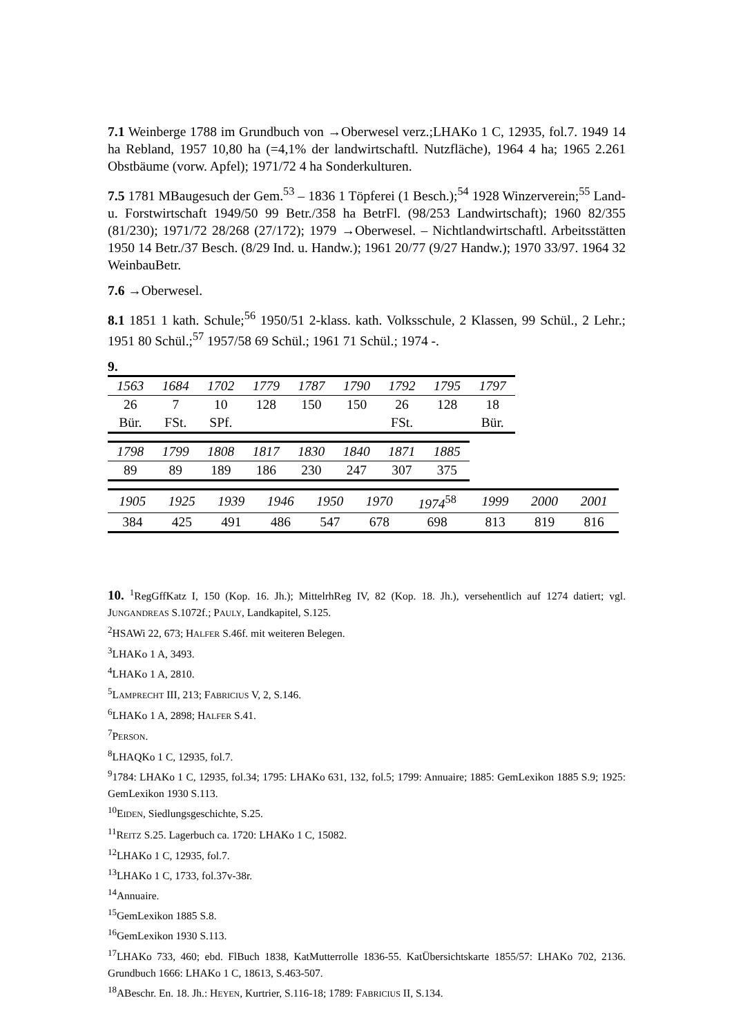7.1 Weinberge 1788 im Grundbuch von →Oberwesel verz.;LHAKo 1 C, 12935, fol.7. 1949 14 ha Rebland, 1957 10,80 ha (=4,1% der landwirtschaftl. Nutzfläche), 1964 4 ha; 1965 2.261 Obstbäume (vorw. Apfel); 1971/72 4 ha Sonderkulturen.
7.5 1781 MBaugesuch der Gem.<sup>53</sup> – 1836 1 Töpferei (1 Besch.);<sup>54</sup> 1928 Winzerverein;<sup>55</sup> Land- u. Forstwirtschaft 1949/50 99 Betr./358 ha BetrFl. (98/253 Landwirtschaft); 1960 82/355 (81/230); 1971/72 28/268 (27/172); 1979 →Oberwesel. – Nichtlandwirtschaftl. Arbeitsstätten 1950 14 Betr./37 Besch. (8/29 Ind. u. Handw.); 1961 20/77 (9/27 Handw.); 1970 33/97. 1964 32 WeinbauBetr.
7.6 →Oberwesel.
8.1 1851 1 kath. Schule;<sup>56</sup> 1950/51 2-klass. kath. Volksschule, 2 Klassen, 99 Schül., 2 Lehr.; 1951 80 Schül.;<sup>57</sup> 1957/58 69 Schül.; 1961 71 Schül.; 1974 -.
9.
| 1563 | 1684 | 1702 | 1779 | 1787 | 1790 | 1792 | 1795 | 1797 |
| 26 Bür. | 7 FSt. | 10 SPf. | 128 | 150 | 150 | 26 FSt. | 128 | 18 Bür. |
| 1798 | 1799 | 1808 | 1817 | 1830 | 1840 | 1871 | 1885 |
| 89 | 89 | 189 | 186 | 230 | 247 | 307 | 375 |
| 1905 | 1925 | 1939 | 1946 | 1950 | 1970 | 1974<sup>58</sup> | 1999 | 2000 | 2001 |
| 384 | 425 | 491 | 486 | 547 | 678 | 698 | 813 | 819 | 816 |
10. <sup>1</sup>RegGffKatz I, 150 (Kop. 16. Jh.); MittelrhReg IV, 82 (Kop. 18. Jh.), versehentlich auf 1274 datiert; vgl. JUNGANDREAS S.1072f.; PAULY, Landkapitel, S.125.
<sup>2</sup>HSAWi 22, 673; HALFER S.46f. mit weiteren Belegen.
<sup>3</sup> LHAKo 1 A, 3493.
<sup>4</sup> LHAKo 1 A, 2810.
<sup>5</sup> LAMPRECHT III, 213; FABRICIUS V, 2, S.146.
<sup>6</sup> LHAKo 1 A, 2898; HALFER S.41.
<sup>7</sup> PERSON.
<sup>8</sup> LHAQKo 1 C, 12935, fol.7.
<sup>9</sup> 1784: LHAKo 1 C, 12935, fol.34; 1795: LHAKo 631, 132, fol.5; 1799: Annuaire; 1885: GemLexikon 1885 S.9; 1925: GemLexikon 1930 S.113.
<sup>10</sup> EIDEN, Siedlungsgeschichte, S.25.
<sup>11</sup> REITZ S.25. Lagerbuch ca. 1720: LHAKo 1 C, 15082.
<sup>12</sup> LHAKo 1 C, 12935, fol.7.
<sup>13</sup> LHAKo 1 C, 1733, fol.37v-38r.
<sup>14</sup> Annuaire.
<sup>15</sup> GemLexikon 1885 S.8.
<sup>16</sup> GemLexikon 1930 S.113.
<sup>17</sup> LHAKo 733, 460; ebd. FlBuch 1838, KatMutterrolle 1836-55. KatÜbersichtskarte 1855/57: LHAKo 702, 2136. Grundbuch 1666: LHAKo 1 C, 18613, S.463-507.
<sup>18</sup> ABeschr. En. 18. Jh.: HEYEN, Kurtrier, S.116-18; 1789: FABRICIUS II, S.134.